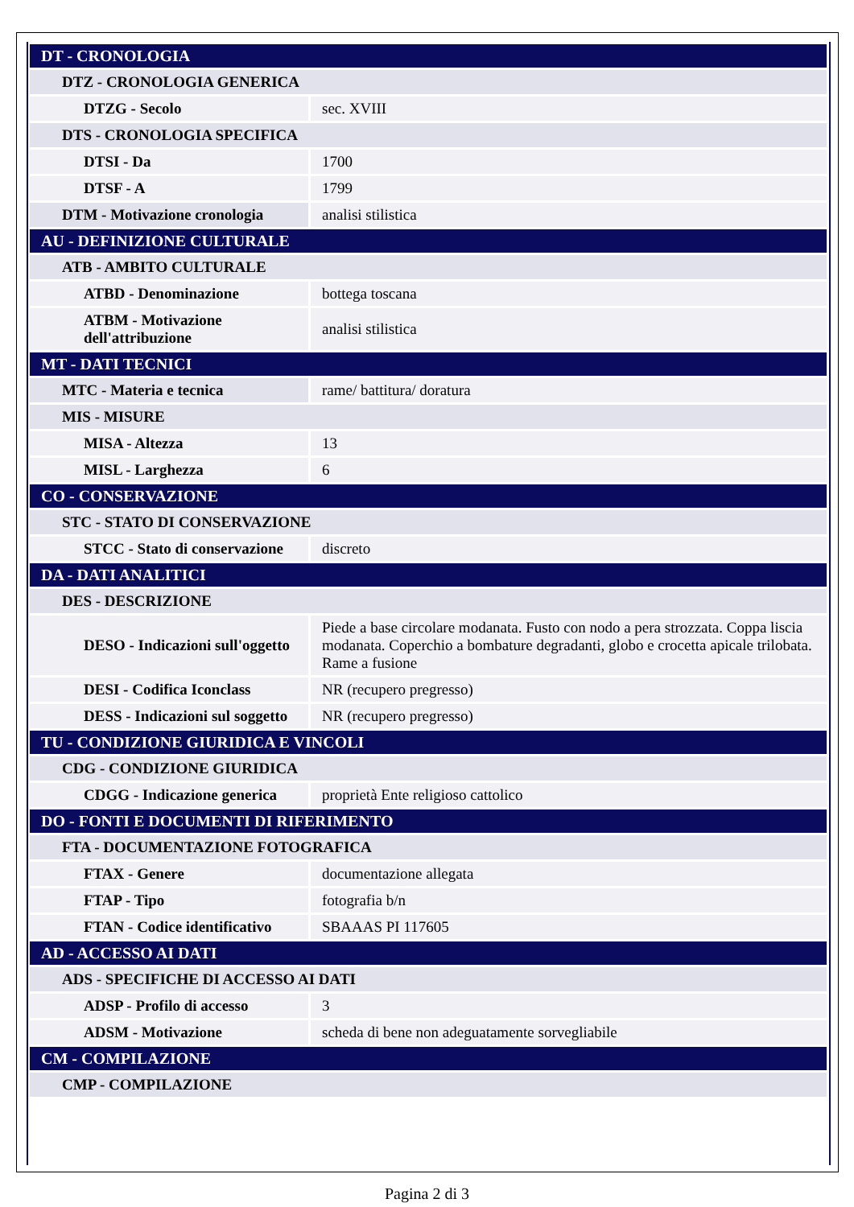| DT - CRONOLOGIA | |
| DTZ - CRONOLOGIA GENERICA | |
| DTZG - Secolo | sec. XVIII |
| DTS - CRONOLOGIA SPECIFICA | |
| DTSI - Da | 1700 |
| DTSF - A | 1799 |
| DTM - Motivazione cronologia | analisi stilistica |
| AU - DEFINIZIONE CULTURALE | |
| ATB - AMBITO CULTURALE | |
| ATBD - Denominazione | bottega toscana |
| ATBM - Motivazione dell'attribuzione | analisi stilistica |
| MT - DATI TECNICI | |
| MTC - Materia e tecnica | rame/ battitura/ doratura |
| MIS - MISURE | |
| MISA - Altezza | 13 |
| MISL - Larghezza | 6 |
| CO - CONSERVAZIONE | |
| STC - STATO DI CONSERVAZIONE | |
| STCC - Stato di conservazione | discreto |
| DA - DATI ANALITICI | |
| DES - DESCRIZIONE | |
| DESO - Indicazioni sull'oggetto | Piede a base circolare modanata. Fusto con nodo a pera strozzata. Coppa liscia modanata. Coperchio a bombature degradanti, globo e crocetta apicale trilobata. Rame a fusione |
| DESI - Codifica Iconclass | NR (recupero pregresso) |
| DESS - Indicazioni sul soggetto | NR (recupero pregresso) |
| TU - CONDIZIONE GIURIDICA E VINCOLI | |
| CDG - CONDIZIONE GIURIDICA | |
| CDGG - Indicazione generica | proprietà Ente religioso cattolico |
| DO - FONTI E DOCUMENTI DI RIFERIMENTO | |
| FTA - DOCUMENTAZIONE FOTOGRAFICA | |
| FTAX - Genere | documentazione allegata |
| FTAP - Tipo | fotografia b/n |
| FTAN - Codice identificativo | SBAAAS PI 117605 |
| AD - ACCESSO AI DATI | |
| ADS - SPECIFICHE DI ACCESSO AI DATI | |
| ADSP - Profilo di accesso | 3 |
| ADSM - Motivazione | scheda di bene non adeguatamente sorvegliabile |
| CM - COMPILAZIONE | |
| CMP - COMPILAZIONE | |
Pagina 2 di 3